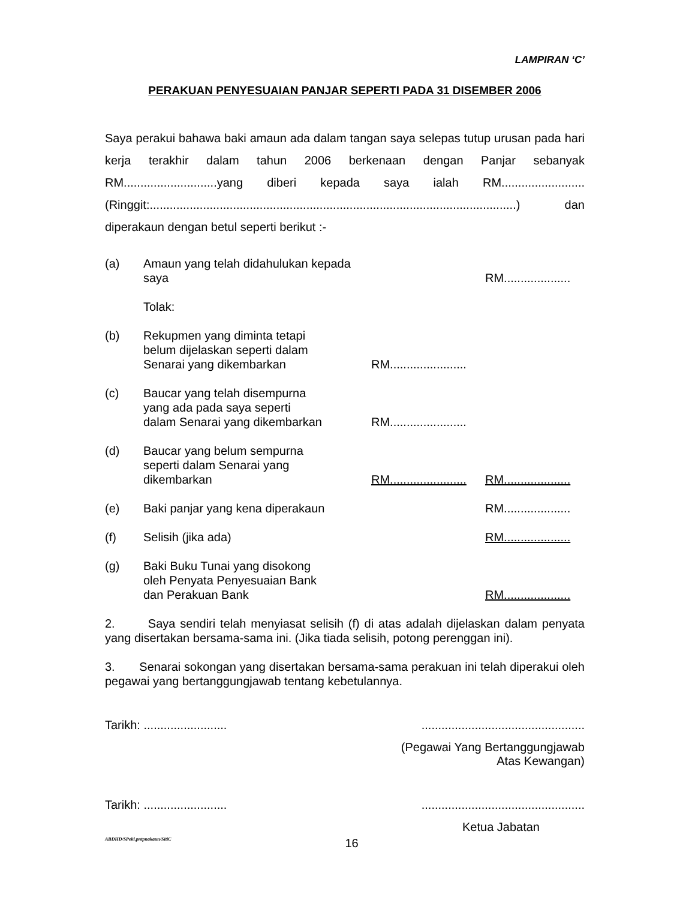LAMPIRAN ‘C’
PERAKUAN PENYESUAIAN PANJAR SEPERTI PADA 31 DISEMBER 2006
Saya perakui bahawa baki amaun ada dalam tangan saya selepas tutup urusan pada hari kerja terakhir dalam tahun 2006 berkenaan dengan Panjar sebanyak RM............................yang diberi kepada saya ialah RM......................... (Ringgit:..............................................................................................................) dan diperakaun dengan betul seperti berikut :-
(a) Amaun yang telah didahulukan kepada saya
RM....................
Tolak:
(b) Rekupmen yang diminta tetapi
belum dijelaskan seperti dalam
Senarai yang dikembarkan
RM.......................
(c) Baucar yang telah disempurna
yang ada pada saya seperti
dalam Senarai yang dikembarkan
RM.......................
(d) Baucar yang belum sempurna
seperti dalam Senarai yang
dikembarkan
RM.......................
RM....................
(e) Baki panjar yang kena diperakaun
RM....................
(f) Selisih (jika ada) RM....................
(g) Baki Buku Tunai yang disokong
oleh Penyata Penyesuaian Bank
dan Perakuan Bank
RM....................
2. Saya sendiri telah menyiasat selisih (f) di atas adalah dijelaskan dalam penyata yang disertakan bersama-sama ini. (Jika tiada selisih, potong perenggan ini).
3. Senarai sokongan yang disertakan bersama-sama perakuan ini telah diperakui oleh pegawai yang bertanggungjawab tentang kebetulannya.
Tarikh: ..........................................................................
(Pegawai Yang Bertanggungjawab
Atas Kewangan)
Tarikh: ..........................................................................
Ketua Jabatan
ABDHD/SPekl.pntpnakaun/SitiC 16